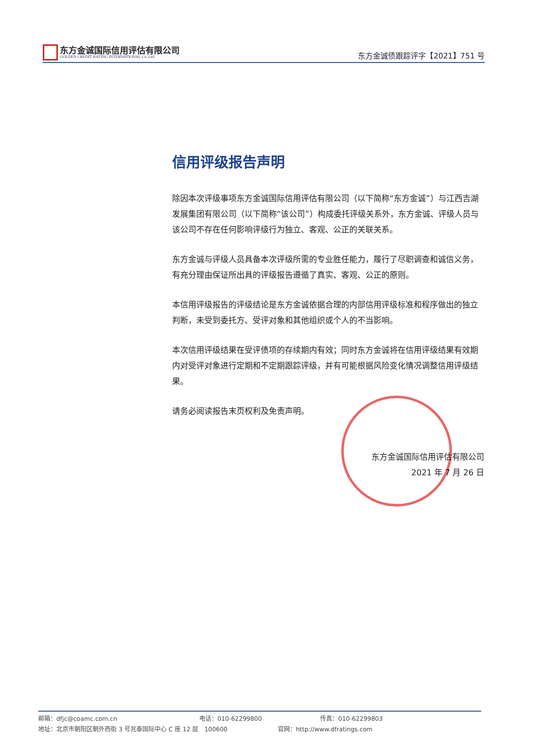东方金诚国际信用评估有限公司
GOLDEN CREDIT RATING INTERNATIONAL Co.,Ltd.
东方金诚债跟踪评字【2021】751 号
信用评级报告声明
除因本次评级事项东方金诚国际信用评估有限公司（以下简称“东方金诚”）与江西吉湖发展集团有限公司（以下简称“该公司”）构成委托评级关系外，东方金诚、评级人员与该公司不存在任何影响评级行为独立、客观、公正的关联关系。
东方金诚与评级人员具备本次评级所需的专业胜任能力，履行了尽职调查和诚信义务，有充分理由保证所出具的评级报告遵循了真实、客观、公正的原则。
本信用评级报告的评级结论是东方金诚依据合理的内部信用评级标准和程序做出的独立判断，未受到委托方、受评对象和其他组织或个人的不当影响。
本次信用评级结果在受评债项的存续期内有效；同时东方金诚将在信用评级结果有效期内对受评对象进行定期和不定期跟踪评级，并有可能根据风险变化情况调整信用评级结果。
请务必阅读报告末页权利及免责声明。
东方金诚国际信用评估有限公司
2021 年 7 月 26 日
邮箱：dfjc@coamc.com.cn 电话：010-62299800 传真：010-62299803
地址：北京市朝阳区朝外西街 3 号兆泰国际中心 C 座 12 层　100600 官网：http://www.dfratings.com